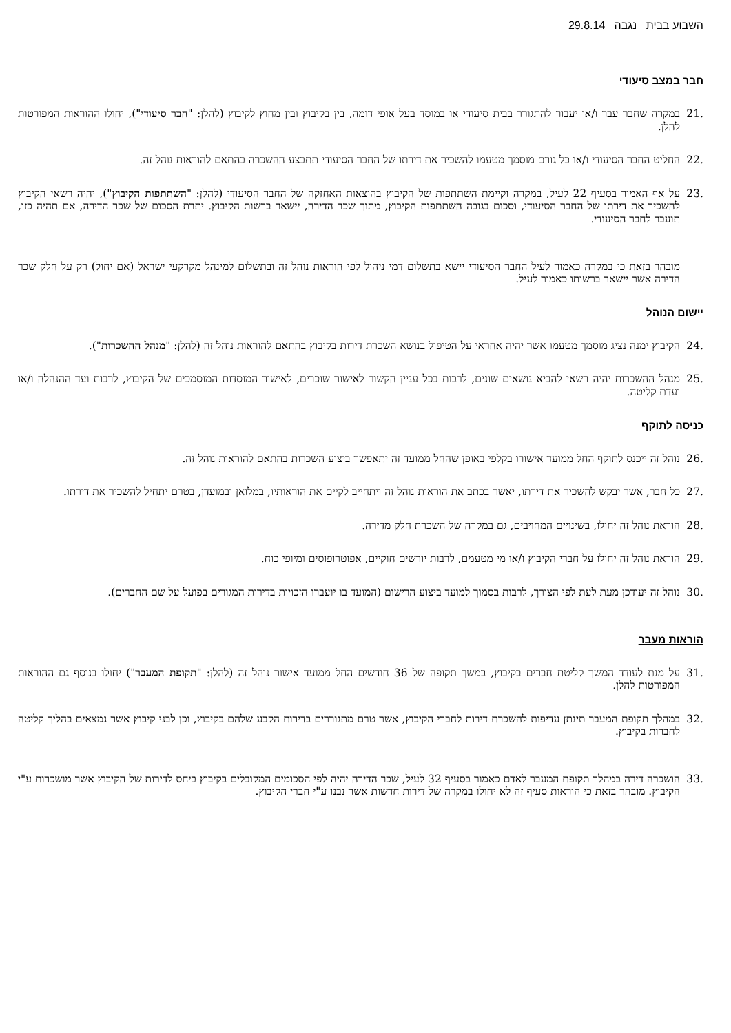השבוע בבית נגבה 29.8.14
חבר במצב סיעודי
.21 במקרה שחבר עבר ו/או יעבור להתגורר בבית סיעודי או במוסד בעל אופי דומה, בין בקיבוץ ובין מחוץ לקיבוץ (להלן: "חבר סיעודי"), יחולו ההוראות המפורטות להלן.
.22 החליט החבר הסיעודי ו/או כל גורם מוסמך מטעמו להשכיר את דירתו של החבר הסיעודי תתבצע ההשכרה בהתאם להוראות נוהל זה.
.23 על אף האמור בסעיף 22 לעיל, במקרה וקיימת השתתפות של הקיבוץ בהוצאות האחזקה של החבר הסיעודי (להלן: "השתתפות הקיבוץ"), יהיה רשאי הקיבוץ להשכיר את דירתו של החבר הסיעודי, וסכום בגובה השתתפות הקיבוץ, מתוך שכר הדירה, יישאר ברשות הקיבוץ. יתרת הסכום של שכר הדירה, אם תהיה כזו, תועבר לחבר הסיעודי.
מובהר בזאת כי במקרה כאמור לעיל החבר הסיעודי יישא בתשלום דמי ניהול לפי הוראות נוהל זה ובתשלום למינהל מקרקעי ישראל (אם יחול) רק על חלק שכר הדירה אשר יישאר ברשותו כאמור לעיל.
יישום הנוהל
.24 הקיבוץ ימנה נציג מוסמך מטעמו אשר יהיה אחראי על הטיפול בנושא השכרת דירות בקיבוץ בהתאם להוראות נוהל זה (להלן: "מנהל ההשכרות").
.25 מנהל ההשכרות יהיה רשאי להביא נושאים שונים, לרבות בכל עניין הקשור לאישור שוכרים, לאישור המוסדות המוסמכים של הקיבוץ, לרבות ועד ההנהלה ו/או ועדת קליטה.
כניסה לתוקף
.26 נוהל זה ייכנס לתוקף החל ממועד אישורו בקלפי באופן שהחל ממועד זה יתאפשר ביצוע השכרות בהתאם להוראות נוהל זה.
.27 כל חבר, אשר יבקש להשכיר את דירתו, יאשר בכתב את הוראות נוהל זה ויתחייב לקיים את הוראותיו, במלואן ובמועדן, בטרם יתחיל להשכיר את דירתו.
.28 הוראת נוהל זה יחולו, בשינויים המחויבים, גם במקרה של השכרת חלק מדירה.
.29 הוראת נוהל זה יחולו על חברי הקיבוץ ו/או מי מטעמם, לרבות יורשים חוקיים, אפוטרופוסים ומיופי כוח.
.30 נוהל זה יעודכן מעת לעת לפי הצורך, לרבות בסמוך למועד ביצוע הרישום (המועד בו יועברו הזכויות בדירות המגורים בפועל על שם החברים).
הוראות מעבר
.31 על מנת לעודד המשך קליטת חברים בקיבוץ, במשך תקופה של 36 חודשים החל ממועד אישור נוהל זה (להלן: "תקופת המעבר") יחולו בנוסף גם ההוראות המפורטות להלן.
.32 במהלך תקופת המעבר תינתן עדיפות להשכרת דירות לחברי הקיבוץ, אשר טרם מתגוררים בדירות הקבע שלהם בקיבוץ, וכן לבני קיבוץ אשר נמצאים בהליך קליטה לחברות בקיבוץ.
.33 הושכרה דירה במהלך תקופת המעבר לאדם כאמור בסעיף 32 לעיל, שכר הדירה יהיה לפי הסכומים המקובלים בקיבוץ ביחס לדירות של הקיבוץ אשר מושכרות ע"י הקיבוץ. מובהר בזאת כי הוראות סעיף זה לא יחולו במקרה של דירות חדשות אשר נבנו ע"י חברי הקיבוץ.